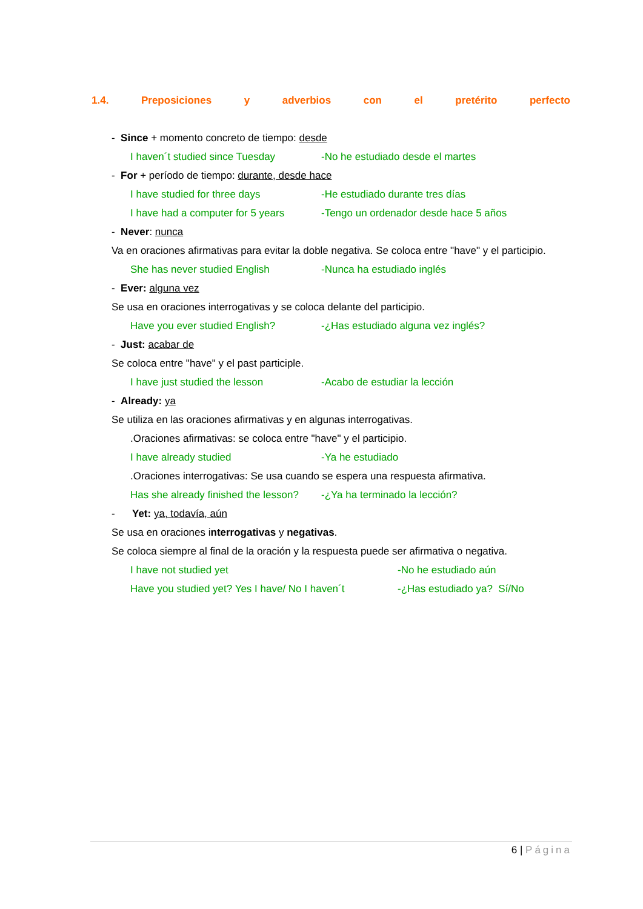1.4. Preposiciones y adverbios con el pretérito perfecto
- Since + momento concreto de tiempo: desde
I haven´t studied since Tuesday -No he estudiado desde el martes
- For + período de tiempo: durante, desde hace
I have studied for three days -He estudiado durante tres días
I have had a computer for 5 years -Tengo un ordenador desde hace 5 años
- Never: nunca
Va en oraciones afirmativas para evitar la doble negativa. Se coloca entre "have" y el participio.
She has never studied English -Nunca ha estudiado inglés
- Ever: alguna vez
Se usa en oraciones interrogativas y se coloca delante del participio.
Have you ever studied English? -¿Has estudiado alguna vez inglés?
- Just: acabar de
Se coloca entre "have" y el past participle.
I have just studied the lesson -Acabo de estudiar la lección
- Already: ya
Se utiliza en las oraciones afirmativas y en algunas interrogativas.
.Oraciones afirmativas: se coloca entre "have" y el participio.
I have already studied -Ya he estudiado
.Oraciones interrogativas: Se usa cuando se espera una respuesta afirmativa.
Has she already finished the lesson? -¿Ya ha terminado la lección?
- Yet: ya, todavía, aún
Se usa en oraciones interrogativas y negativas.
Se coloca siempre al final de la oración y la respuesta puede ser afirmativa o negativa.
I have not studied yet -No he estudiado aún
Have you studied yet? Yes I have/ No I haven´t -¿Has estudiado ya? Sí/No
6 | Página